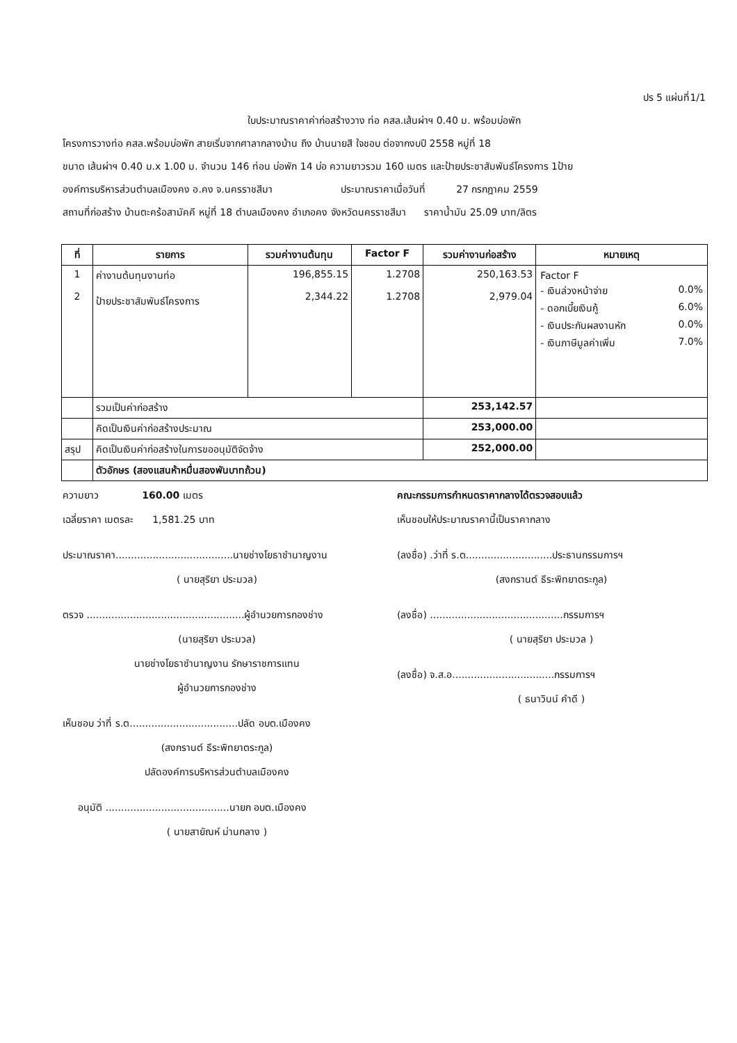ปร 5 แผ่นที่1/1
ใบประมาณราคาค่าก่อสร้างวาง ท่อ คสล.เส้นผ่าฯ 0.40 ม. พร้อมบ่อพัก
โครงการวางท่อ คสล.พร้อมบ่อพัก สายเริ่มจากศาลากลางบ้าน ถึง บ้านนายสี ใจชอบ ต่อจากงบปี 2558 หมู่ที่ 18
ขนาด เส้นผ่าฯ 0.40 ม.x 1.00 ม. จำนวน 146 ท่อน บ่อพัก 14 บ่อ ความยาวรวม 160 เมตร และป้ายประชาสัมพันธ์โครงการ 1ป้าย
องค์การบริหารส่วนตำบลเมืองคง อ.คง จ.นครราชสีมา ประมาณราคาเมื่อวันที่ 27 กรกฎาคม 2559
สถานที่ก่อสร้าง บ้านตะคร้อสามัคคี หมู่ที่ 18 ตำบลเมืองคง อำเภอคง จังหวัดนครราชสีมา ราคาน้ำมัน 25.09 บาท/ลิตร
| ที่ | รายการ | รวมค่างานต้นทุน | Factor F | รวมค่างานก่อสร้าง | หมายเหตุ |
| --- | --- | --- | --- | --- | --- |
| 1 2 | ค่างานต้นทุนงานท่อ ป้ายประชาสัมพันธ์โครงการ | 196,855.15 2,344.22 | 1.2708 1.2708 | 250,163.53 2,979.04 | / Factor F / / / - เงินล่วงหน้าจ่าย / 0.0% / / - ดอกเบี้ยเงินกู้ / 6.0% / / - เงินประกันผลงานหัก / 0.0% / / - เงินภาษีมูลค่าเพิ่ม / 7.0% / |
| | รวมเป็นค่าก่อสร้าง | | | 253,142.57 | |
| | คิดเป็นเงินค่าก่อสร้างประมาณ | | | 253,000.00 | |
| สรุป | คิดเป็นเงินค่าก่อสร้างในการขออนุมัติจัดจ้าง | | | 252,000.00 | |
| | ตัวอักษร (สองแสนห้าหมื่นสองพันบาทถ้วน) | | | | |
ความยาว 160.00 เมตร
เฉลี่ยราคา เมตรละ 1,581.25 บาท
ประมาณราคา......................................นายช่างโยธาชำนาญงาน
( นายสุริยา ประมวล)
ตรวจ ...................................................ผู้อำนวยการกองช่าง
(นายสุริยา ประมวล)
นายช่างโยธาชำนาญงาน รักษาราชการแทน
ผู้อำนวยการกองช่าง
เห็นชอบ ว่าที่ ร.ต...................................ปลัด อบต.เมืองคง
(สงกรานต์ ธีระพิทยาตระกูล)
ปลัดองค์การบริหารส่วนตำบลเมืองคง
อนุมัติ ........................................นายก อบต.เมืองคง
( นายสายัณห์ ม่านกลาง )
คณะกรรมการกำหนดราคากลางได้ตรวจสอบแล้ว
เห็นชอบให้ประมาณราคานี้เป็นราคากลาง
(ลงชื่อ) .ว่าที่ ร.ต............................ประธานกรรมการฯ
(สงกรานต์ ธีระพิทยาตระกูล)
(ลงชื่อ) ...........................................กรรมการฯ
( นายสุริยา ประมวล )
(ลงชื่อ) จ.ส.อ.................................กรรมการฯ
( ธนาวินน์ คำดี )